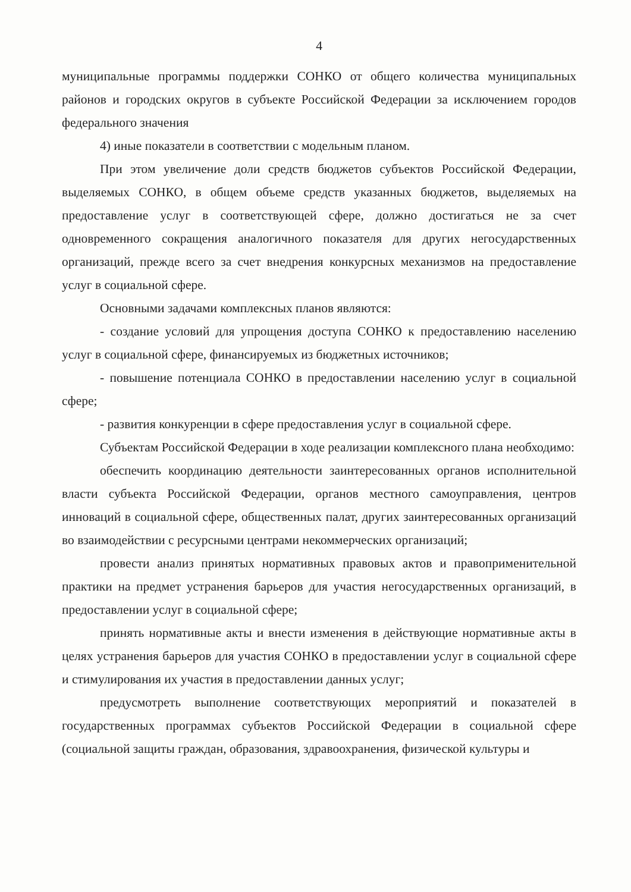4
муниципальные программы поддержки СОНКО от общего количества муниципальных районов и городских округов в субъекте Российской Федерации за исключением городов федерального значения
4) иные показатели в соответствии с модельным планом.
При этом увеличение доли средств бюджетов субъектов Российской Федерации, выделяемых СОНКО, в общем объеме средств указанных бюджетов, выделяемых на предоставление услуг в соответствующей сфере, должно достигаться не за счет одновременного сокращения аналогичного показателя для других негосударственных организаций, прежде всего за счет внедрения конкурсных механизмов на предоставление услуг в социальной сфере.
Основными задачами комплексных планов являются:
- создание условий для упрощения доступа СОНКО к предоставлению населению услуг в социальной сфере, финансируемых из бюджетных источников;
- повышение потенциала СОНКО в предоставлении населению услуг в социальной сфере;
- развития конкуренции в сфере предоставления услуг в социальной сфере.
Субъектам Российской Федерации в ходе реализации комплексного плана необходимо:
обеспечить координацию деятельности заинтересованных органов исполнительной власти субъекта Российской Федерации, органов местного самоуправления, центров инноваций в социальной сфере, общественных палат, других заинтересованных организаций во взаимодействии с ресурсными центрами некоммерческих организаций;
провести анализ принятых нормативных правовых актов и правоприменительной практики на предмет устранения барьеров для участия негосударственных организаций, в предоставлении услуг в социальной сфере;
принять нормативные акты и внести изменения в действующие нормативные акты в целях устранения барьеров для участия СОНКО в предоставлении услуг в социальной сфере и стимулирования их участия в предоставлении данных услуг;
предусмотреть выполнение соответствующих мероприятий и показателей в государственных программах субъектов Российской Федерации в социальной сфере (социальной защиты граждан, образования, здравоохранения, физической культуры и